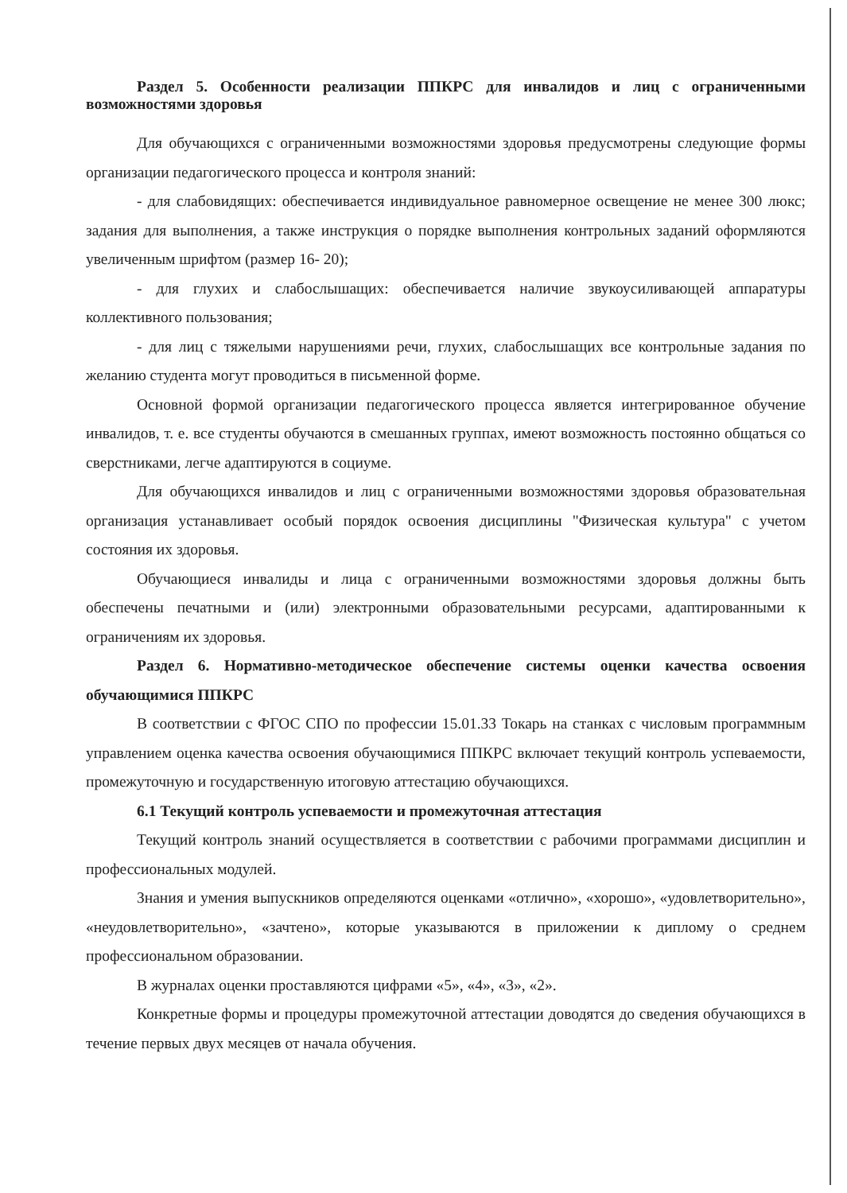Раздел 5. Особенности реализации ППКРС для инвалидов и лиц с ограниченными возможностями здоровья
Для обучающихся с ограниченными возможностями здоровья предусмотрены следующие формы организации педагогического процесса и контроля знаний:
- для слабовидящих: обеспечивается индивидуальное равномерное освещение не менее 300 люкс; задания для выполнения, а также инструкция о порядке выполнения контрольных заданий оформляются увеличенным шрифтом (размер 16- 20);
- для глухих и слабослышащих: обеспечивается наличие звукоусиливающей аппаратуры коллективного пользования;
- для лиц с тяжелыми нарушениями речи, глухих, слабослышащих все контрольные задания по желанию студента могут проводиться в письменной форме.
Основной формой организации педагогического процесса является интегрированное обучение инвалидов, т. е. все студенты обучаются в смешанных группах, имеют возможность постоянно общаться со сверстниками, легче адаптируются в социуме.
Для обучающихся инвалидов и лиц с ограниченными возможностями здоровья образовательная организация устанавливает особый порядок освоения дисциплины "Физическая культура" с учетом состояния их здоровья.
Обучающиеся инвалиды и лица с ограниченными возможностями здоровья должны быть обеспечены печатными и (или) электронными образовательными ресурсами, адаптированными к ограничениям их здоровья.
Раздел 6. Нормативно-методическое обеспечение системы оценки качества освоения обучающимися ППКРС
В соответствии с ФГОС СПО по профессии 15.01.33 Токарь на станках с числовым программным управлением оценка качества освоения обучающимися ППКРС включает текущий контроль успеваемости, промежуточную и государственную итоговую аттестацию обучающихся.
6.1 Текущий контроль успеваемости и промежуточная аттестация
Текущий контроль знаний осуществляется в соответствии с рабочими программами дисциплин и профессиональных модулей.
Знания и умения выпускников определяются оценками «отлично», «хорошо», «удовлетворительно», «неудовлетворительно», «зачтено», которые указываются в приложении к диплому о среднем профессиональном образовании.
В журналах оценки проставляются цифрами «5», «4», «3», «2».
Конкретные формы и процедуры промежуточной аттестации доводятся до сведения обучающихся в течение первых двух месяцев от начала обучения.